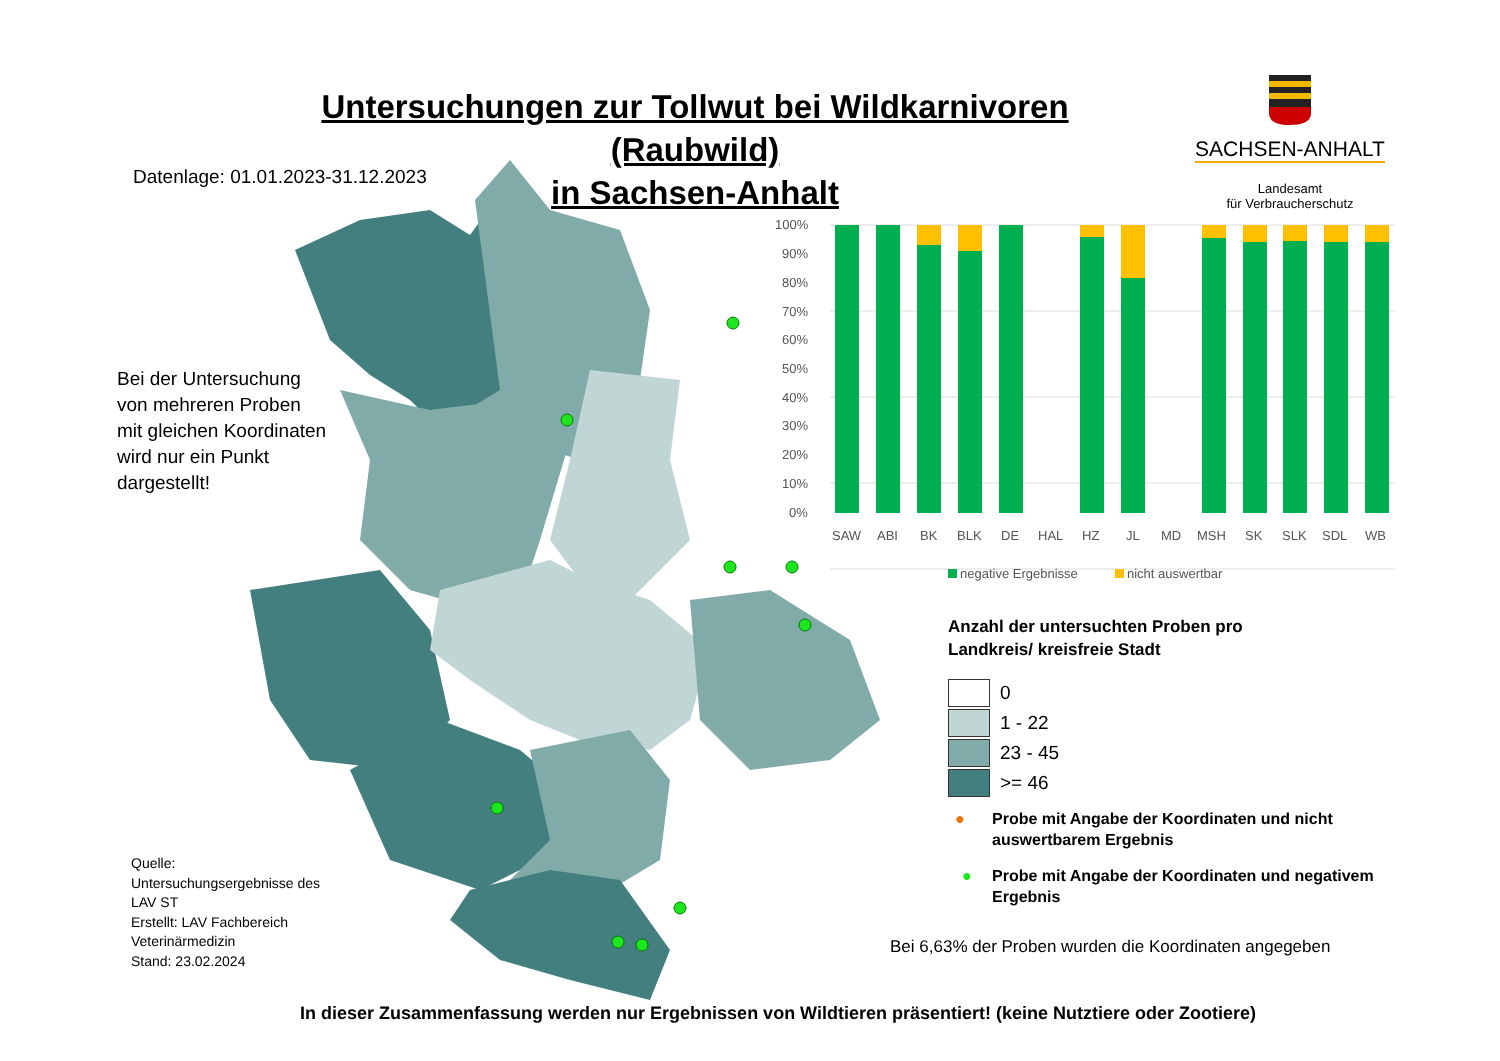Untersuchungen zur Tollwut bei Wildkarnivoren (Raubwild)
in Sachsen-Anhalt
SACHSEN-ANHALT
Landesamt
für Verbraucherschutz
Datenlage: 01.01.2023-31.12.2023
Bei der Untersuchung
von mehreren Proben
mit gleichen Koordinaten
wird nur ein Punkt
dargestellt!
100%
90%
80%
70%
60%
50%
40%
30%
20%
10%
0%
SAW
ABI
BK
BLK
DE
HAL
HZ
JL
MD
MSH
SK
SLK
SDL
WB
negative Ergebnisse
nicht auswertbar
Anzahl der untersuchten Proben pro
Landkreis/ kreisfreie Stadt
0
1 - 22
23 - 45
>= 46
●
Probe mit Angabe der Koordinaten und nicht auswertbarem Ergebnis
●
Probe mit Angabe der Koordinaten und negativem Ergebnis
Bei 6,63% der Proben wurden die Koordinaten angegeben
Quelle:
Untersuchungsergebnisse des
LAV ST
Erstellt: LAV Fachbereich
Veterinärmedizin
Stand: 23.02.2024
In dieser Zusammenfassung werden nur Ergebnissen von Wildtieren präsentiert! (keine Nutztiere oder Zootiere)